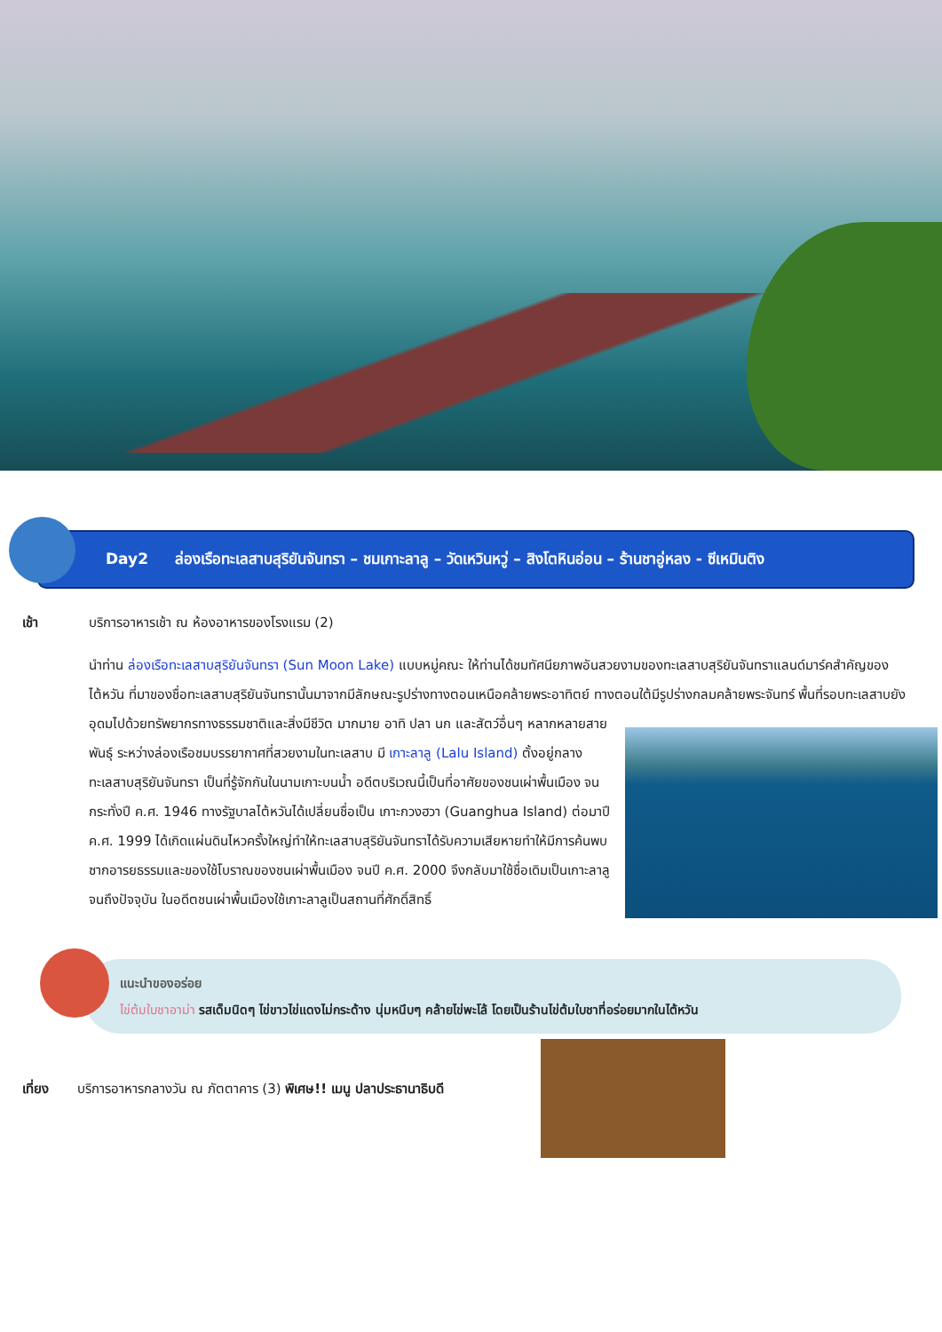Day2 ล่องเรือทะเลสาบสุริยันจันทรา – ชมเกาะลาลู – วัดเหวินหวู่ – สิงโตหินอ่อน – ร้านชาอู่หลง - ซีเหมินติง
เช้า บริการอาหารเช้า ณ ห้องอาหารของโรงแรม (2)
นำท่าน ล่องเรือทะเลสาบสุริยันจันทรา (Sun Moon Lake) แบบหมู่คณะ ให้ท่านได้ชมทัศนียภาพอันสวยงามของทะเลสาบสุริยันจันทราแลนด์มาร์คสำคัญของไต้หวัน ที่มาของชื่อทะเลสาบสุริยันจันทรานั้นมาจากมีลักษณะรูปร่างทางตอนเหนือคล้ายพระอาทิตย์ ทางตอนใต้มีรูปร่างกลมคล้ายพระจันทร์ พื้นที่รอบทะเลสาบยังอุดมไปด้วยทรัพยากรทางธรรมชาติและสิ่งมีชีวิต
มากมาย อาทิ ปลา นก และสัตว์อื่นๆ หลากหลายสายพันธุ์ ระหว่างล่องเรือชมบรรยากาศที่สวยงามในทะเลสาบ มี เกาะลาลู (Lalu Island) ตั้งอยู่กลางทะเลสาบสุริยันจันทรา เป็นที่รู้จักกันในนามเกาะบนน้ำ อดีตบริเวณนี้เป็นที่อาศัยของชนเผ่าพื้นเมือง จนกระทั่งปี ค.ศ. 1946 ทางรัฐบาลไต้หวันได้เปลี่ยนชื่อเป็น เกาะกวงฮวา (Guanghua Island) ต่อมาปี ค.ศ. 1999 ได้เกิดแผ่นดินไหวครั้งใหญ่ทำให้ทะเลสาบสุริยันจันทราได้รับความเสียหายทำให้มีการค้นพบซากอารยธรรมและของใช้โบราณของชนเผ่าพื้นเมือง จนปี ค.ศ. 2000 จึงกลับมาใช้ชื่อเดิมเป็นเกาะลาลูจนถึงปัจจุบัน ในอดีตชนเผ่าพื้นเมืองใช้เกาะลาลูเป็นสถานที่ศักดิ์สิทธิ์
แนะนำของอร่อย
ไข่ต้มใบชาอาม่า รสเด็มนิดๆ ไข่ขาวไข่แดงไม่กระด้าง นุ่มหนึบๆ คล้ายไข่พะโล้ โดยเป็นร้านไข่ต้มใบชาที่อร่อยมากในไต้หวัน
เที่ยง บริการอาหารกลางวัน ณ ภัตตาคาร (3) พิเศษ!! เมนู ปลาประธานาธิบดี